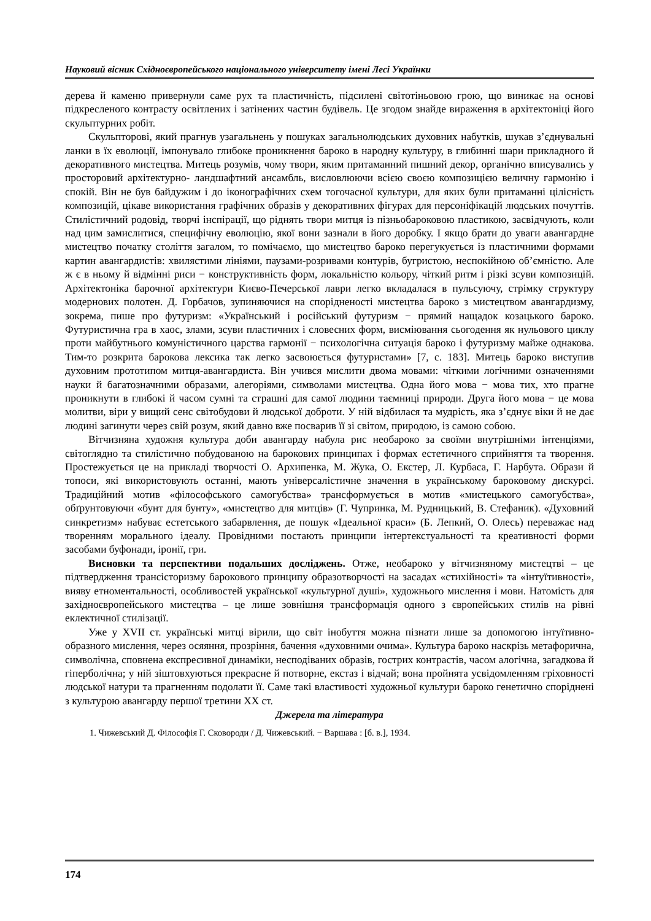Науковий вісник Східноєвропейського національного університету імені Лесі Українки
дерева й каменю привернули саме рух та пластичність, підсилені світотіньовою грою, що виникає на основі підкресленого контрасту освітлених і затінених частин будівель. Це згодом знайде вираження в архітектоніці його скульптурних робіт.
Скульпторові, який прагнув узагальнень у пошуках загальнолюдських духовних набутків, шукав з’єднувальні ланки в їх еволюції, імпонувало глибоке проникнення бароко в народну культуру, в глибинні шари прикладного й декоративного мистецтва. Митець розумів, чому твори, яким притаманний пишний декор, органічно вписувались у просторовий архітектурно- ландшафтний ансамбль, висловлюючи всією своєю композицією величну гармонію і спокій. Він не був байдужим і до іконографічних схем тогочасної культури, для яких були притаманні цілісність композицій, цікаве використання графічних образів у декоративних фігурах для персоніфікацій людських почуттів. Стилістичний родовід, творчі інспірації, що ріднять твори митця із пізньобароковою пластикою, засвідчують, коли над цим замислитися, специфічну еволюцію, якої вони зазнали в його доробку. І якщо брати до уваги авангардне мистецтво початку століття загалом, то помічаємо, що мистецтво бароко перегукується із пластичними формами картин авангардистів: хвилястими лініями, паузами-розривами контурів, бугристою, неспокійною об’ємністю. Але ж є в ньому й відмінні риси − конструктивність форм, локальністю кольору, чіткий ритм і різкі зсуви композицій. Архітектоніка барочної архітектури Києво-Печерської лаври легко вкладалася в пульсуючу, стрімку структуру модернових полотен. Д. Горбачов, зупиняючися на спорідненості мистецтва бароко з мистецтвом авангардизму, зокрема, пише про футуризм: «Український і російський футуризм − прямий нащадок козацького бароко. Футуристична гра в хаос, злами, зсуви пластичних і словесних форм, висміювання сьогодення як нульового циклу проти майбутнього комуністичного царства гармонії − психологічна ситуація бароко і футуризму майже однакова. Тим-то розкрита барокова лексика так легко засвоюється футуристами» [7, с. 183]. Митець бароко виступив духовним прототипом митця-авангардиста. Він учився мислити двома мовами: чіткими логічними означеннями науки й багатозначними образами, алегоріями, символами мистецтва. Одна його мова − мова тих, хто прагне проникнути в глибокі й часом сумні та страшні для самої людини таємниці природи. Друга його мова − це мова молитви, віри у вищий сенс світобудови й людської доброти. У ній відбилася та мудрість, яка з’єднує віки й не дає людині загинути через свій розум, який давно вже посварив її зі світом, природою, із самою собою.
Вітчизняна художня культура доби авангарду набула рис необароко за своїми внутрішніми інтенціями, світоглядно та стилістично побудованою на барокових принципах і формах естетичного сприйняття та творення. Простежується це на прикладі творчості О. Архипенка, М. Жука, О. Екстер, Л. Курбаса, Г. Нарбута. Образи й топоси, які використовують останні, мають універсалістичне значення в українському бароковому дискурсі. Традиційний мотив «філософського самогубства» трансформується в мотив «мистецького самогубства», обґрунтовуючи «бунт для бунту», «мистецтво для митців» (Г. Чупринка, М. Рудницький, В. Стефаник). «Духовний синкретизм» набуває естетського забарвлення, де пошук «Ідеальної краси» (Б. Лепкий, О. Олесь) переважає над творенням морального ідеалу. Провідними постають принципи інтертекстуальності та креативності форми засобами буфонади, іронії, гри.
Висновки та перспективи подальших досліджень. Отже, необароко у вітчизняному мистецтві – це підтвердження трансісторизму барокового принципу образотворчості на засадах «стихійності» та «інтуїтивності», вияву етноментальності, особливостей української «культурної душі», художнього мислення і мови. Натомість для західноєвропейського мистецтва – це лише зовнішня трансформація одного з європейських стилів на рівні еклектичної стилізації.
Уже у XVII ст. українські митці вірили, що світ інобуття можна пізнати лише за допомогою інтуїтивно-образного мислення, через осяяння, прозріння, бачення «духовними очима». Культура бароко наскрізь метафорична, символічна, сповнена експресивної динаміки, несподіваних образів, гострих контрастів, часом алогічна, загадкова й гіперболічна; у ній зіштовхуються прекрасне й потворне, екстаз і відчай; вона пройнята усвідомленням гріховності людської натури та прагненням подолати її. Саме такі властивості художньої культури бароко генетично споріднені з культурою авангарду першої третини XX ст.
Джерела та література
1. Чижевський Д. Філософія Г. Сковороди / Д. Чижевський. − Варшава : [б. в.], 1934.
174